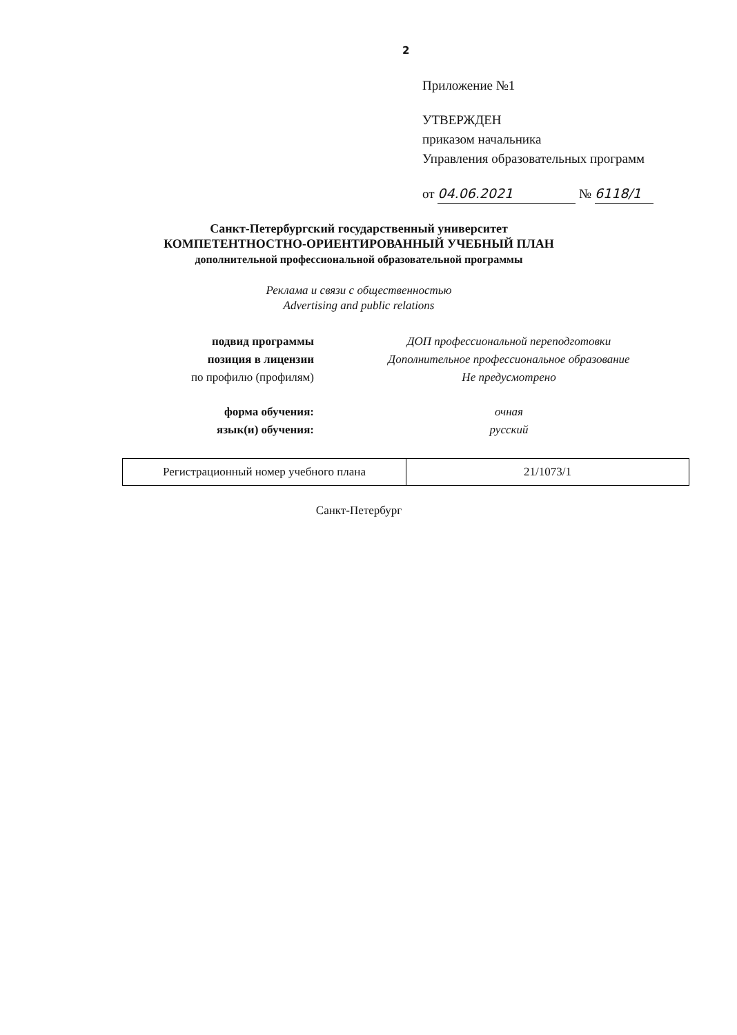2
Приложение №1
УТВЕРЖДЕН
приказом начальника
Управления образовательных программ
от 04.06.2021 № 6118/1
Санкт-Петербургский государственный университет
КОМПЕТЕНТНОСТНО-ОРИЕНТИРОВАННЫЙ УЧЕБНЫЙ ПЛАН
дополнительной профессиональной образовательной программы
Реклама и связи с общественностью
Advertising and public relations
подвид программы ДОП профессиональной переподготовки
позиция в лицензии Дополнительное профессиональное образование
по профилю (профилям) Не предусмотрено
форма обучения: очная
язык(и) обучения: русский
| Регистрационный номер учебного плана | 21/1073/1 |
Санкт-Петербург